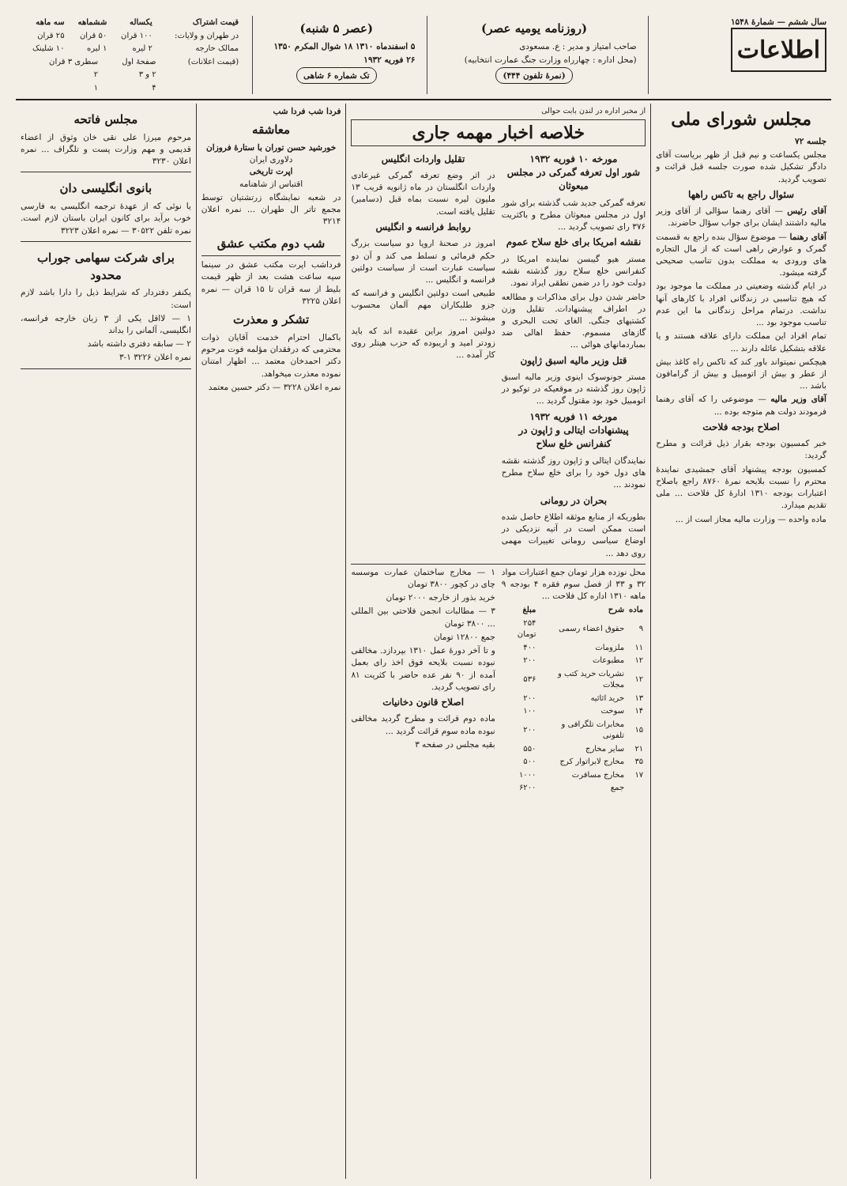سال ششم — شمارهٔ ۱۵۴۸
اطلاعات
(روزنامه یومیه عصر)
صاحب امتیاز و مدیر : ع. مسعودی
(محل اداره : چهارراه وزارت جنگ عمارت انتخابیه)
(نمرهٔ تلفون ۴۴۴)
(عصر ۵ شنبه)
۵ اسفندماه ۱۳۱۰ ۱۸ شوال المکرم ۱۳۵۰
۲۶ فوریه ۱۹۳۲
تک شماره ۶ شاهی
| قیمت اشتراک | یکساله | ششماهه | سه ماهه |
| --- | --- | --- | --- |
| در طهران و ولایات: | ۱۰۰ قران | ۵۰ قران | ۲۵ قران |
| ممالک خارجه | ۲ لیره | ۱ لیره | ۱۰ شلینک |
| (قیمت اعلانات) | صفحهٔ اول | سطری ۳ قران |
| | ۲ و ۳ | ۲ |
| | ۴ | ۱ |
مجلس شورای ملی
جلسه ۷۲
مجلس یکساعت و نیم قبل از ظهر بریاست آقای دادگر تشکیل شده صورت جلسه قبل قرائت و تصویب گردید.
سئوال راجع به تاکس راهها
آقای رئیس — آقای رهنما سؤالی از آقای وزیر مالیه داشتند ایشان برای جواب سؤال حاضرند.
آقای رهنما — موضوع سؤال بنده راجع به قسمت گمرک و عوارض راهی است که از مال التجاره های ورودی به مملکت بدون تناسب صحیحی گرفته میشود.
در ایام گذشته وضعیتی در مملکت ما موجود بود که هیچ تناسبی در زندگانی افراد با کارهای آنها نداشت. درتمام مراحل زندگانی ما این عدم تناسب موجود بود ...
تمام افراد این مملکت دارای علاقه هستند و یا علاقه بتشکیل عائله دارند ...
هیچکس نمیتواند باور کند که تاکس راه کاغذ بیش از عطر و بیش از اتومبیل و بیش از گرامافون باشد ...
آقای وزیر مالیه — موضوعی را که آقای رهنما فرمودند دولت هم متوجه بوده ...
اصلاح بودجه فلاحت
خبر کمسیون بودجه بقرار ذیل قرائت و مطرح گردید:
کمسیون بودجه پیشنهاد آقای جمشیدی نمایندهٔ محترم را نسبت بلایحه نمرهٔ ۸۷۶۰ راجع باصلاح اعتبارات بودجه ۱۳۱۰ ادارهٔ کل فلاحت ... ملی تقدیم میدارد.
ماده واحده — وزارت مالیه مجاز است از ...
از مخبر اداره در لندن بابت حوالی
خلاصه اخبار مهمه جاری
مورخه ۱۰ فوریه ۱۹۳۲
شور اول تعرفه گمرکی در مجلس مبعوثان
تعرفه گمرکی جدید شب گذشته برای شور اول در مجلس مبعوثان مطرح و باکثریت ۳۷۶ رای تصویب گردید ...
نقشه امریکا برای خلع سلاح عموم
مستر هیو گیبسن نماینده امریکا در کنفرانس خلع سلاح روز گذشته نقشه دولت خود را در ضمن نطقی ایراد نمود.
حاضر شدن دول برای مذاکرات و مطالعه در اطراف پیشنهادات. تقلیل وزن کشتیهای جنگی. الغای تحت البحری و گازهای مسموم. حفظ اهالی ضد بمباردمانهای هوائی ...
قتل وزیر مالیه اسبق ژاپون
مستر جونوسوک اینوی وزیر مالیه اسبق ژاپون روز گذشته در موقعیکه در توکیو در اتومبیل خود بود مقتول گردید ...
مورخه ۱۱ فوریه ۱۹۳۲
پیشنهادات ایتالی و ژاپون در کنفرانس خلع سلاح
نمایندگان ایتالی و ژاپون روز گذشته نقشه های دول خود را برای خلع سلاح مطرح نمودند ...
بحران در رومانی
بطوریکه از منابع موثقه اطلاع حاصل شده است ممکن است در آتیه نزدیکی در اوضاع سیاسی رومانی تغییرات مهمی روی دهد ...
تقلیل واردات انگلیس
در اثر وضع تعرفه گمرکی غیرعادی واردات انگلستان در ماه ژانویه قریب ۱۳ ملیون لیره نسبت بماه قبل (دسامبر) تقلیل یافته است.
روابط فرانسه و انگلیس
امروز در صحنهٔ اروپا دو سیاست بزرگ حکم فرمائی و تسلط می کند و آن دو سیاست عبارت است از سیاست دولتین فرانسه و انگلیس ...
طبیعی است دولتین انگلیس و فرانسه که جزو طلبکاران مهم آلمان محسوب میشوند ...
دولتین امروز براین عقیده اند که باید زودتر امید و اریبوده که حزب هیتلر روی کار آمده ...
محل نوزده هزار تومان جمع اعتبارات مواد ۳۲ و ۳۳ از فصل سوم فقره ۴ بودجه ۹ ماهه ۱۳۱۰ اداره کل فلاحت ...
| ماده | شرح | مبلغ |
| --- | --- | --- |
| ۹ | حقوق اعضاء رسمی | ۲۵۴ تومان |
| ۱۱ | ملزومات | ۴۰۰ |
| ۱۲ | مطبوعات | ۲۰۰ |
| ۱۲ | نشریات خرید کتب و مجلات | ۵۳۶ |
| ۱۳ | خرید اثاثیه | ۲۰۰ |
| ۱۴ | سوخت | ۱۰۰ |
| ۱۵ | مخابرات تلگرافی و تلفونی | ۲۰۰ |
| ۲۱ | سایر مخارج | ۵۵۰ |
| ۳۵ | مخارج لابراتوار کرج | ۵۰۰ |
| ۱۷ | مخارج مسافرت | ۱۰۰۰ |
| | جمع | ۶۲۰۰ |
۱ — مخارج ساختمان عمارت موسسه چای در کچور ۳۸۰۰ تومان
خرید بذور از خارجه ۲۰۰۰ تومان
۳ — مطالبات انجمن فلاحتی بین المللی ... ۳۸۰۰ تومان
جمع ۱۲۸۰۰ تومان
و تا آخر دورهٔ عمل ۱۳۱۰ بپردازد. مخالفی نبوده نسبت بلایحه فوق اخذ رای بعمل آمده از ۹۰ نفر عده حاضر با کثریت ۸۱ رای تصویب گردید.
اصلاح قانون دخانیات
ماده دوم قرائت و مطرح گردید مخالفی نبوده ماده سوم قرائت گردید ...
بقیه مجلس در صفحه ۳
فردا شب فردا شب
معاشقه
خورشید حسن توران با ستارهٔ فروزان
دلاوری ایران
اپرت تاریخی
اقتباس از شاهنامه
در شعبه نمایشگاه زرتشتیان توسط مجمع تاتر ال طهران ... نمره اعلان ۳۲۱۴
شب دوم مکتب عشق
فرداشب اپرت مکتب عشق در سینما سپه ساعت هشت بعد از ظهر قیمت بلیط از سه قران تا ۱۵ قران — نمره اعلان ۳۲۲۵
تشکر و معذرت
باکمال احترام خدمت آقایان ذوات محترمی که درفقدان مؤلمه فوت مرحوم دکتر احمدخان معتمد ... اظهار امتنان نموده معذرت میخواهد.
نمره اعلان ۳۲۲۸ — دکتر حسین معتمد
مجلس فاتحه
مرحوم میرزا علی نقی خان وثوق از اعضاء قدیمی و مهم وزارت پست و تلگراف ... نمره اعلان ۳۲۳۰
بانوی انگلیسی دان
یا نوئی که از عهدهٔ ترجمه انگلیسی به فارسی خوب برآید برای کانون ایران باستان لازم است. نمره تلفن ۳۰۵۲۲ — نمره اعلان ۳۲۲۳
برای شرکت سهامی جوراب محدود
یکنفر دفتردار که شرایط ذیل را دارا باشد لازم است:
۱ — لااقل یکی از ۳ زبان خارجه فرانسه، انگلیسی، آلمانی را بداند
۲ — سابقه دفتری داشته باشد
نمره اعلان ۳۲۲۶ ۱-۳